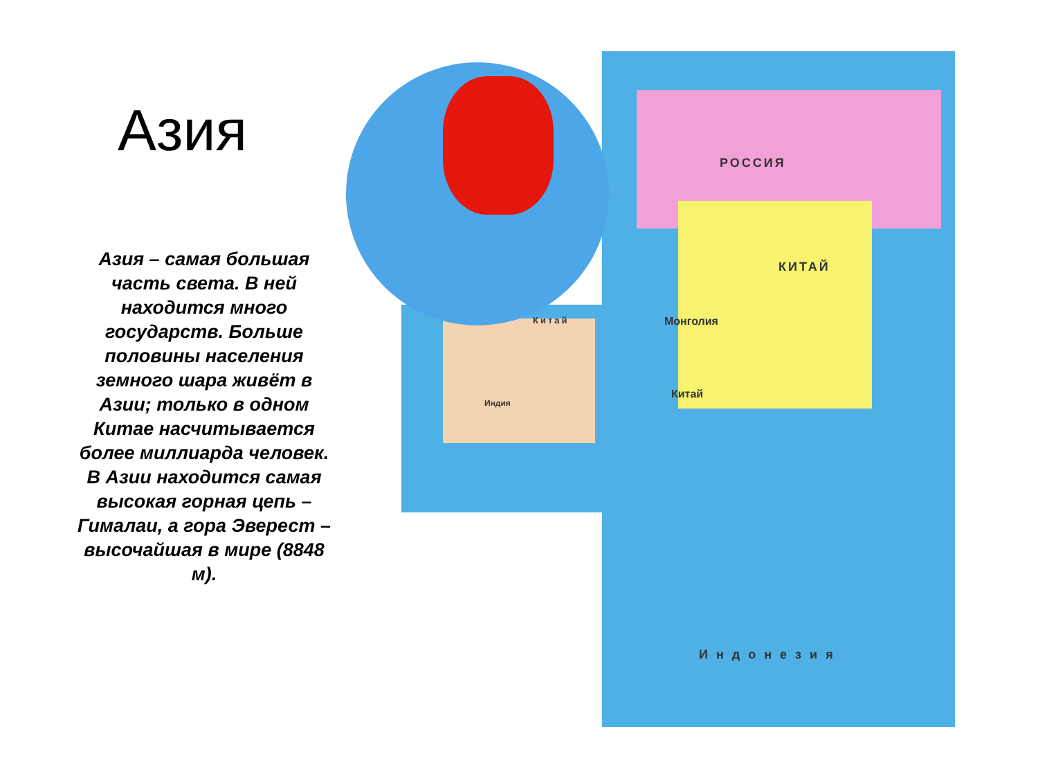Азия
Азия – самая большая часть света. В ней находится много государств. Больше половины населения земного шара живёт в Азии; только в одном Китае насчитывается более миллиарда человек. В Азии находится самая высокая горная цепь – Гималаи, а гора Эверест – высочайшая в мире (8848 м).
РОССИЯ
КИТАЙ
Китай Монголия
Китай
Индия
Индонезия